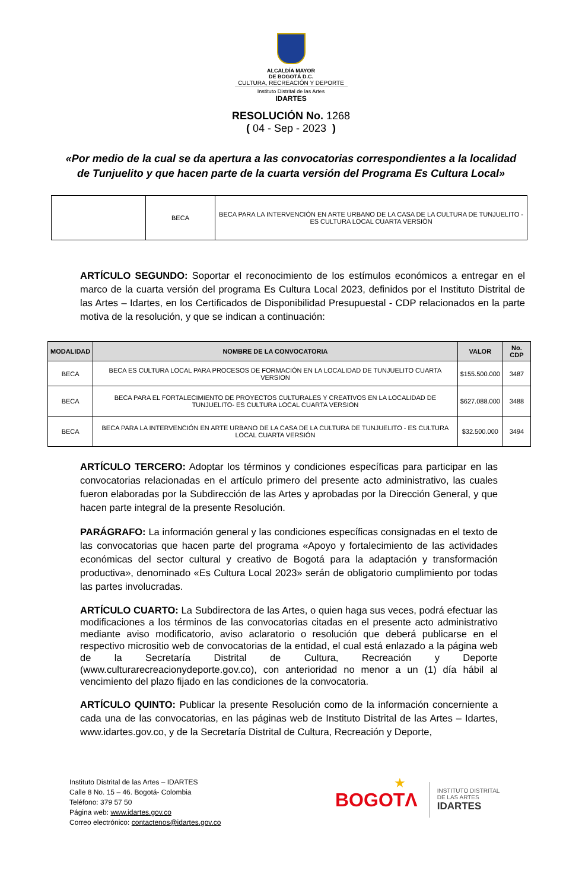ALCALDÍA MAYOR
DE BOGOTÁ D.C.
CULTURA, RECREACIÓN Y DEPORTE
Instituto Distrital de las Artes
IDARTES
RESOLUCIÓN No. 1268
( 04 - Sep - 2023 )
«Por medio de la cual se da apertura a las convocatorias correspondientes a la localidad de Tunjuelito y que hacen parte de la cuarta versión del Programa Es Cultura Local»
| | BECA | BECA PARA LA INTERVENCIÓN EN ARTE URBANO DE LA CASA DE LA CULTURA DE TUNJUELITO - ES CULTURA LOCAL CUARTA VERSIÓN |
ARTÍCULO SEGUNDO: Soportar el reconocimiento de los estímulos económicos a entregar en el marco de la cuarta versión del programa Es Cultura Local 2023, definidos por el Instituto Distrital de las Artes – Idartes, en los Certificados de Disponibilidad Presupuestal - CDP relacionados en la parte motiva de la resolución, y que se indican a continuación:
| MODALIDAD | NOMBRE DE LA CONVOCATORIA | VALOR | No. CDP |
| --- | --- | --- | --- |
| BECA | BECA ES CULTURA LOCAL PARA PROCESOS DE FORMACIÓN EN LA LOCALIDAD DE TUNJUELITO CUARTA VERSION | $155.500.000 | 3487 |
| BECA | BECA PARA EL FORTALECIMIENTO DE PROYECTOS CULTURALES Y CREATIVOS EN LA LOCALIDAD DE TUNJUELITO- ES CULTURA LOCAL CUARTA VERSION | $627.088.000 | 3488 |
| BECA | BECA PARA LA INTERVENCIÓN EN ARTE URBANO DE LA CASA DE LA CULTURA DE TUNJUELITO - ES CULTURA LOCAL CUARTA VERSIÓN | $32.500.000 | 3494 |
ARTÍCULO TERCERO: Adoptar los términos y condiciones específicas para participar en las convocatorias relacionadas en el artículo primero del presente acto administrativo, las cuales fueron elaboradas por la Subdirección de las Artes y aprobadas por la Dirección General, y que hacen parte integral de la presente Resolución.
PARÁGRAFO: La información general y las condiciones específicas consignadas en el texto de las convocatorias que hacen parte del programa «Apoyo y fortalecimiento de las actividades económicas del sector cultural y creativo de Bogotá para la adaptación y transformación productiva», denominado «Es Cultura Local 2023» serán de obligatorio cumplimiento por todas las partes involucradas.
ARTÍCULO CUARTO: La Subdirectora de las Artes, o quien haga sus veces, podrá efectuar las modificaciones a los términos de las convocatorias citadas en el presente acto administrativo mediante aviso modificatorio, aviso aclaratorio o resolución que deberá publicarse en el respectivo micrositio web de convocatorias de la entidad, el cual está enlazado a la página web de la Secretaría Distrital de Cultura, Recreación y Deporte (www.culturarecreacionydeporte.gov.co), con anterioridad no menor a un (1) día hábil al vencimiento del plazo fijado en las condiciones de la convocatoria.
ARTÍCULO QUINTO: Publicar la presente Resolución como de la información concerniente a cada una de las convocatorias, en las páginas web de Instituto Distrital de las Artes – Idartes, www.idartes.gov.co, y de la Secretaría Distrital de Cultura, Recreación y Deporte,
Instituto Distrital de las Artes – IDARTES
Calle 8 No. 15 – 46. Bogotá- Colombia
Teléfono: 379 57 50
Página web: www.idartes.gov.co
Correo electrónico: contactenos@idartes.gov.co
BOGOTΛ ★
INSTITUTO DISTRITAL
DE LAS ARTES
IDARTES